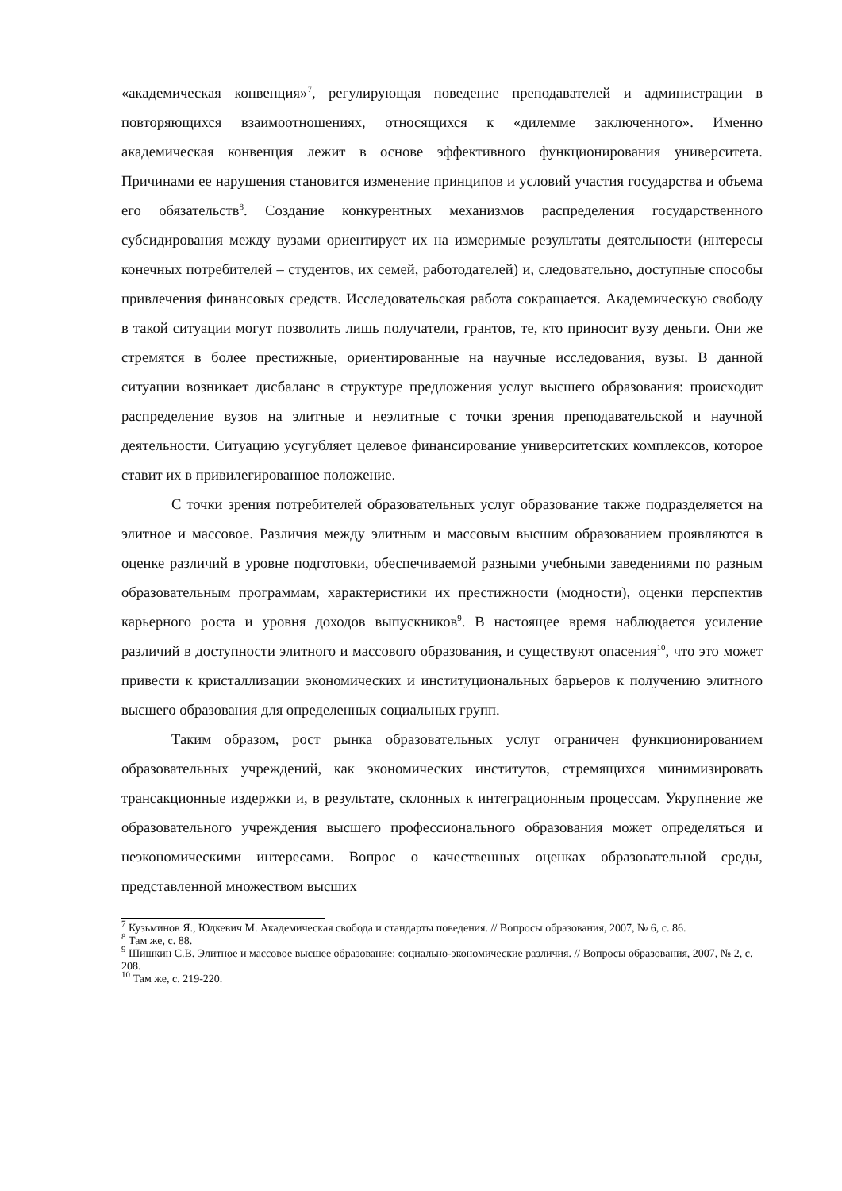«академическая конвенция»<sup>7</sup>, регулирующая поведение преподавателей и администрации в повторяющихся взаимоотношениях, относящихся к «дилемме заключенного». Именно академическая конвенция лежит в основе эффективного функционирования университета. Причинами ее нарушения становится изменение принципов и условий участия государства и объема его обязательств<sup>8</sup>. Создание конкурентных механизмов распределения государственного субсидирования между вузами ориентирует их на измеримые результаты деятельности (интересы конечных потребителей – студентов, их семей, работодателей) и, следовательно, доступные способы привлечения финансовых средств. Исследовательская работа сокращается. Академическую свободу в такой ситуации могут позволить лишь получатели, грантов, те, кто приносит вузу деньги. Они же стремятся в более престижные, ориентированные на научные исследования, вузы. В данной ситуации возникает дисбаланс в структуре предложения услуг высшего образования: происходит распределение вузов на элитные и неэлитные с точки зрения преподавательской и научной деятельности. Ситуацию усугубляет целевое финансирование университетских комплексов, которое ставит их в привилегированное положение.
С точки зрения потребителей образовательных услуг образование также подразделяется на элитное и массовое. Различия между элитным и массовым высшим образованием проявляются в оценке различий в уровне подготовки, обеспечиваемой разными учебными заведениями по разным образовательным программам, характеристики их престижности (модности), оценки перспектив карьерного роста и уровня доходов выпускников<sup>9</sup>. В настоящее время наблюдается усиление различий в доступности элитного и массового образования, и существуют опасения<sup>10</sup>, что это может привести к кристаллизации экономических и институциональных барьеров к получению элитного высшего образования для определенных социальных групп.
Таким образом, рост рынка образовательных услуг ограничен функционированием образовательных учреждений, как экономических институтов, стремящихся минимизировать трансакционные издержки и, в результате, склонных к интеграционным процессам. Укрупнение же образовательного учреждения высшего профессионального образования может определяться и неэкономическими интересами. Вопрос о качественных оценках образовательной среды, представленной множеством высших
<sup>7</sup> Кузьминов Я., Юдкевич М. Академическая свобода и стандарты поведения. // Вопросы образования, 2007, № 6, с. 86.
<sup>8</sup> Там же, с. 88.
<sup>9</sup> Шишкин С.В. Элитное и массовое высшее образование: социально-экономические различия. // Вопросы образования, 2007, № 2, с. 208.
<sup>10</sup> Там же, с. 219-220.